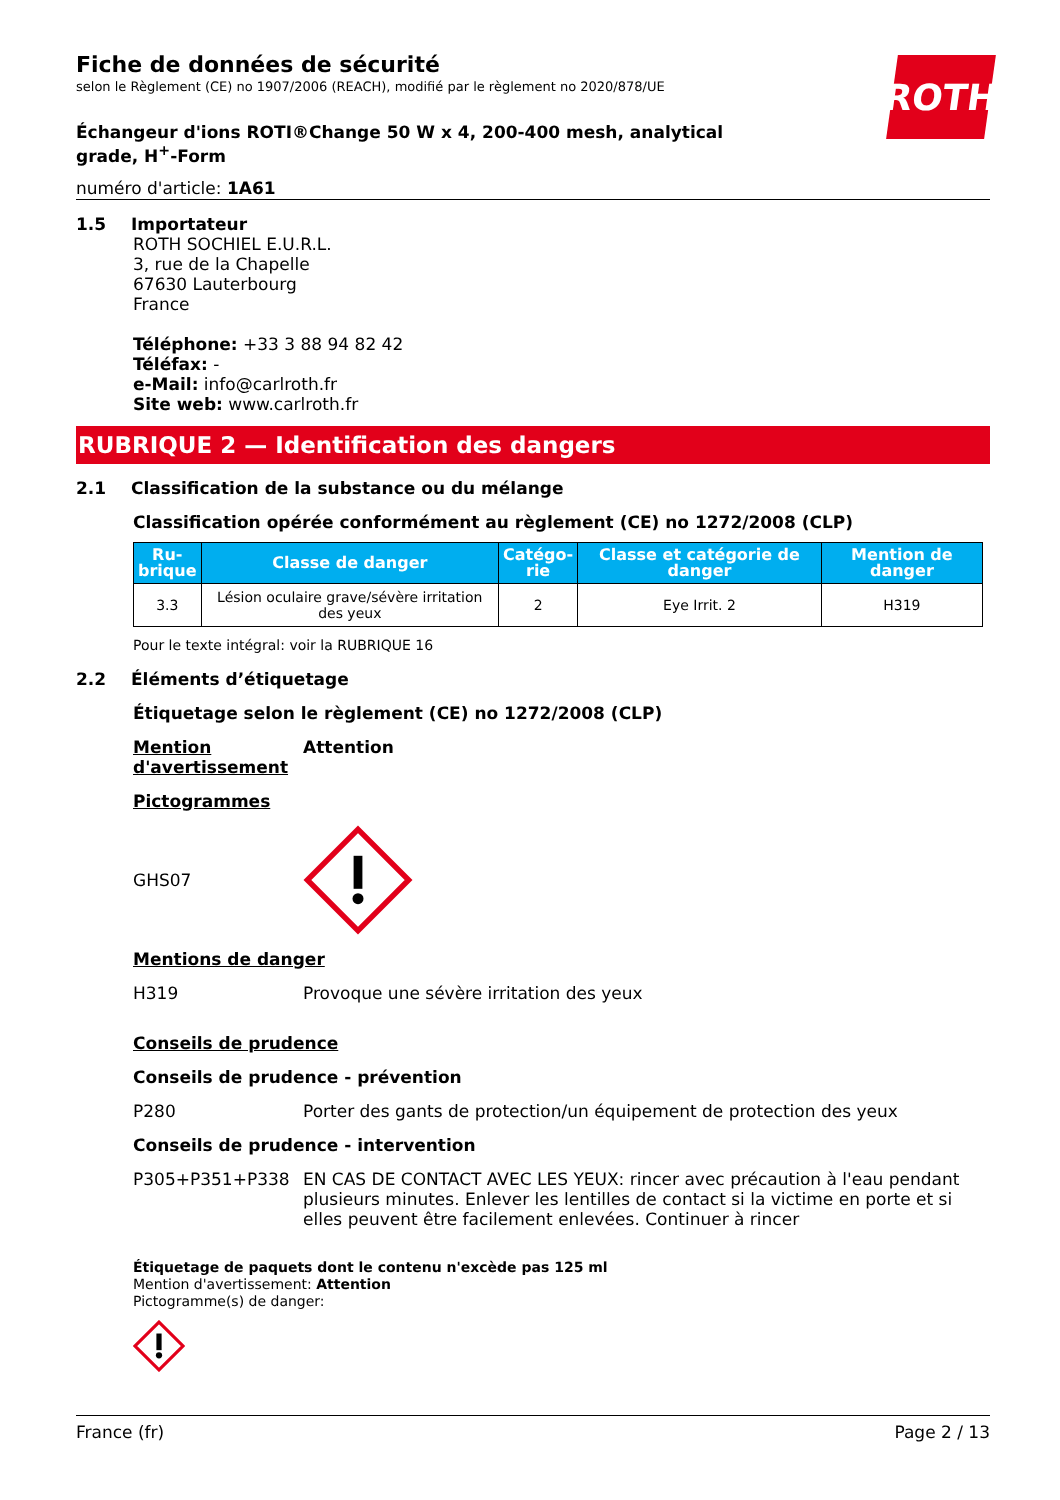Fiche de données de sécurité
selon le Règlement (CE) no 1907/2006 (REACH), modifié par le règlement no 2020/878/UE
ROTH
Échangeur d'ions ROTI®Change 50 W x 4, 200-400 mesh, analytical grade, H<sup>+</sup>-Form
numéro d'article: 1A61
1.5 Importateur
ROTH SOCHIEL E.U.R.L.
3, rue de la Chapelle
67630 Lauterbourg
France
Téléphone: +33 3 88 94 82 42
Téléfax: -
e-Mail: info@carlroth.fr
Site web: www.carlroth.fr
RUBRIQUE 2 — Identification des dangers
2.1 Classification de la substance ou du mélange
Classification opérée conformément au règlement (CE) no 1272/2008 (CLP)
| Ru- brique | Classe de danger | Catégo- rie | Classe et catégorie de danger | Mention de danger |
| --- | --- | --- | --- | --- |
| 3.3 | Lésion oculaire grave/sévère irritation des yeux | 2 | Eye Irrit. 2 | H319 |
Pour le texte intégral: voir la RUBRIQUE 16
2.2 Éléments d’étiquetage
Étiquetage selon le règlement (CE) no 1272/2008 (CLP)
Mention d'avertissement Attention
Pictogrammes
GHS07
Mentions de danger
H319 Provoque une sévère irritation des yeux
Conseils de prudence
Conseils de prudence - prévention
P280 Porter des gants de protection/un équipement de protection des yeux
Conseils de prudence - intervention
P305+P351+P338 EN CAS DE CONTACT AVEC LES YEUX: rincer avec précaution à l'eau pendant plusieurs minutes. Enlever les lentilles de contact si la victime en porte et si elles peuvent être facilement enlevées. Continuer à rincer
Étiquetage de paquets dont le contenu n'excède pas 125 ml
Mention d'avertissement: Attention
Pictogramme(s) de danger:
France (fr) Page 2 / 13